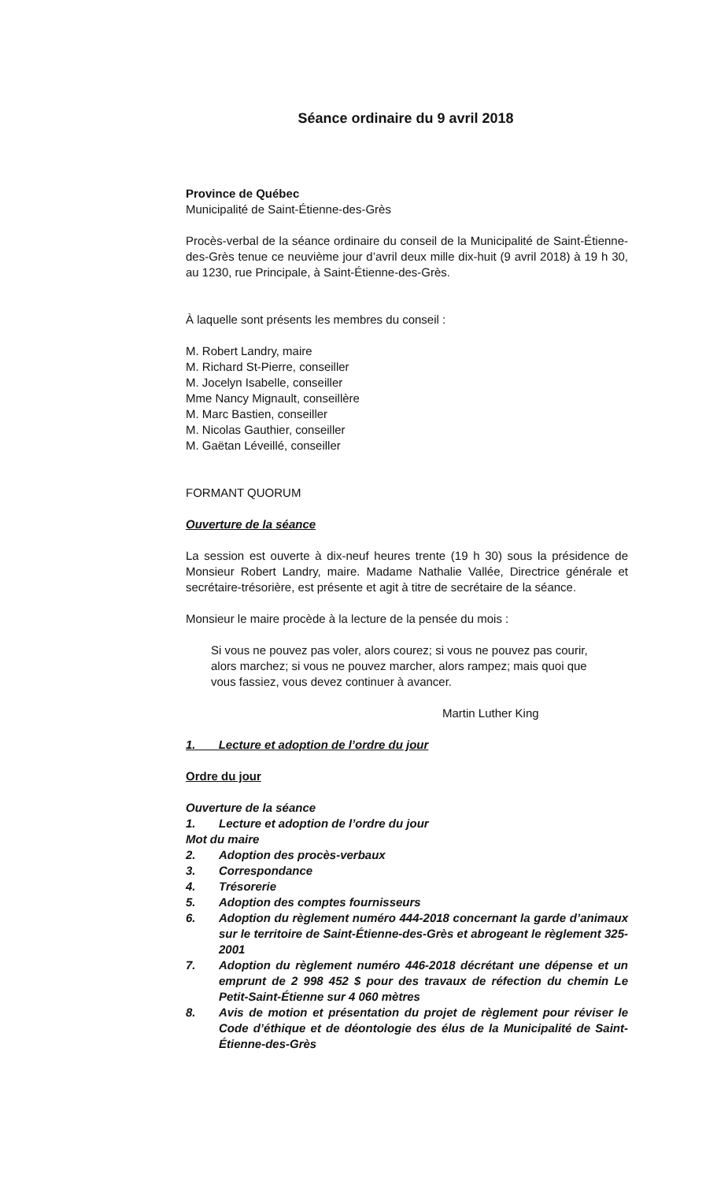Séance ordinaire du 9 avril 2018
Province de Québec
Municipalité de Saint-Étienne-des-Grès
Procès-verbal de la séance ordinaire du conseil de la Municipalité de Saint-Étienne-des-Grès tenue ce neuvième jour d’avril deux mille dix-huit (9 avril 2018) à 19 h 30, au 1230, rue Principale, à Saint-Étienne-des-Grès.
À laquelle sont présents les membres du conseil :
M. Robert Landry, maire
M. Richard St-Pierre, conseiller
M. Jocelyn Isabelle, conseiller
Mme Nancy Mignault, conseillère
M. Marc Bastien, conseiller
M. Nicolas Gauthier, conseiller
M. Gaëtan Léveillé, conseiller
FORMANT QUORUM
Ouverture de la séance
La session est ouverte à dix-neuf heures trente (19 h 30) sous la présidence de Monsieur Robert Landry, maire. Madame Nathalie Vallée, Directrice générale et secrétaire-trésorière, est présente et agit à titre de secrétaire de la séance.
Monsieur le maire procède à la lecture de la pensée du mois :
Si vous ne pouvez pas voler, alors courez; si vous ne pouvez pas courir, alors marchez; si vous ne pouvez marcher, alors rampez; mais quoi que vous fassiez, vous devez continuer à avancer.
Martin Luther King
1. Lecture et adoption de l’ordre du jour
Ordre du jour
Ouverture de la séance
1. Lecture et adoption de l’ordre du jour
Mot du maire
2. Adoption des procès-verbaux
3. Correspondance
4. Trésorerie
5. Adoption des comptes fournisseurs
6. Adoption du règlement numéro 444-2018 concernant la garde d’animaux sur le territoire de Saint-Étienne-des-Grès et abrogeant le règlement 325-2001
7. Adoption du règlement numéro 446-2018 décrétant une dépense et un emprunt de 2 998 452 $ pour des travaux de réfection du chemin Le Petit-Saint-Étienne sur 4 060 mètres
8. Avis de motion et présentation du projet de règlement pour réviser le Code d’éthique et de déontologie des élus de la Municipalité de Saint-Étienne-des-Grès